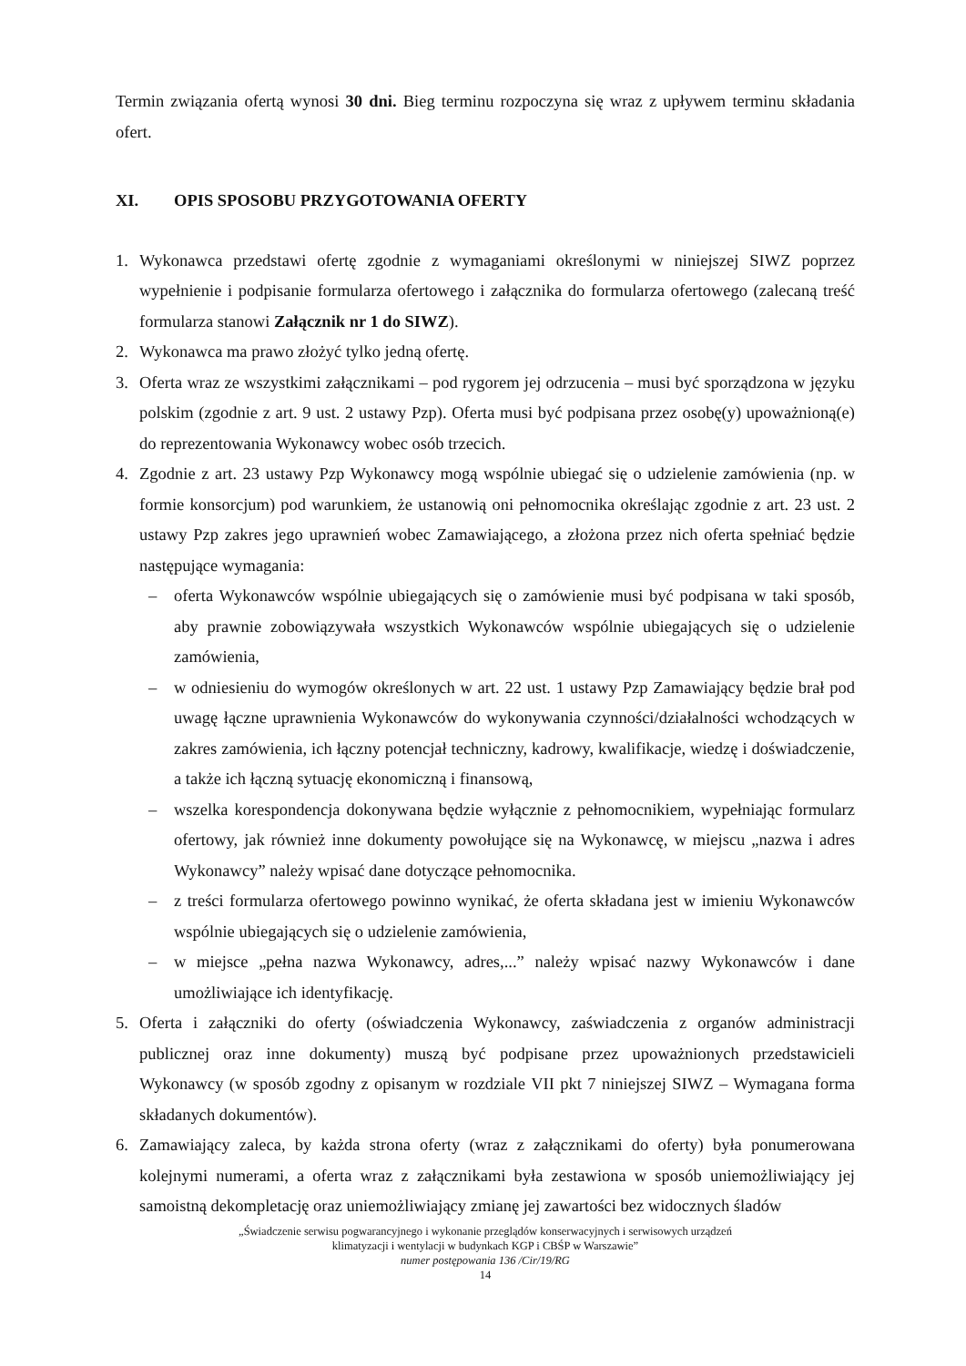Termin związania ofertą wynosi 30 dni. Bieg terminu rozpoczyna się wraz z upływem terminu składania ofert.
XI. OPIS SPOSOBU PRZYGOTOWANIA OFERTY
1. Wykonawca przedstawi ofertę zgodnie z wymaganiami określonymi w niniejszej SIWZ poprzez wypełnienie i podpisanie formularza ofertowego i załącznika do formularza ofertowego (zalecaną treść formularza stanowi Załącznik nr 1 do SIWZ).
2. Wykonawca ma prawo złożyć tylko jedną ofertę.
3. Oferta wraz ze wszystkimi załącznikami – pod rygorem jej odrzucenia – musi być sporządzona w języku polskim (zgodnie z art. 9 ust. 2 ustawy Pzp). Oferta musi być podpisana przez osobę(y) upoważnioną(e) do reprezentowania Wykonawcy wobec osób trzecich.
4. Zgodnie z art. 23 ustawy Pzp Wykonawcy mogą wspólnie ubiegać się o udzielenie zamówienia (np. w formie konsorcjum) pod warunkiem, że ustanowią oni pełnomocnika określając zgodnie z art. 23 ust. 2 ustawy Pzp zakres jego uprawnień wobec Zamawiającego, a złożona przez nich oferta spełniać będzie następujące wymagania:
– oferta Wykonawców wspólnie ubiegających się o zamówienie musi być podpisana w taki sposób, aby prawnie zobowiązywała wszystkich Wykonawców wspólnie ubiegających się o udzielenie zamówienia,
– w odniesieniu do wymogów określonych w art. 22 ust. 1 ustawy Pzp Zamawiający będzie brał pod uwagę łączne uprawnienia Wykonawców do wykonywania czynności/działalności wchodzących w zakres zamówienia, ich łączny potencjał techniczny, kadrowy, kwalifikacje, wiedzę i doświadczenie, a także ich łączną sytuację ekonomiczną i finansową,
– wszelka korespondencja dokonywana będzie wyłącznie z pełnomocnikiem, wypełniając formularz ofertowy, jak również inne dokumenty powołujące się na Wykonawcę, w miejscu „nazwa i adres Wykonawcy” należy wpisać dane dotyczące pełnomocnika.
– z treści formularza ofertowego powinno wynikać, że oferta składana jest w imieniu Wykonawców wspólnie ubiegających się o udzielenie zamówienia,
– w miejsce „pełna nazwa Wykonawcy, adres,...” należy wpisać nazwy Wykonawców i dane umożliwiające ich identyfikację.
5. Oferta i załączniki do oferty (oświadczenia Wykonawcy, zaświadczenia z organów administracji publicznej oraz inne dokumenty) muszą być podpisane przez upoważnionych przedstawicieli Wykonawcy (w sposób zgodny z opisanym w rozdziale VII pkt 7 niniejszej SIWZ – Wymagana forma składanych dokumentów).
6. Zamawiający zaleca, by każda strona oferty (wraz z załącznikami do oferty) była ponumerowana kolejnymi numerami, a oferta wraz z załącznikami była zestawiona w sposób uniemożliwiający jej samoistną dekompletację oraz uniemożliwiający zmianę jej zawartości bez widocznych śladów
„Świadczenie serwisu pogwarancyjnego i wykonanie przeglądów konserwacyjnych i serwisowych urządzeń
klimatyzacji i wentylacji w budynkach KGP i CBŚP w Warszawie”
numer postępowania 136 /Cir/19/RG
14